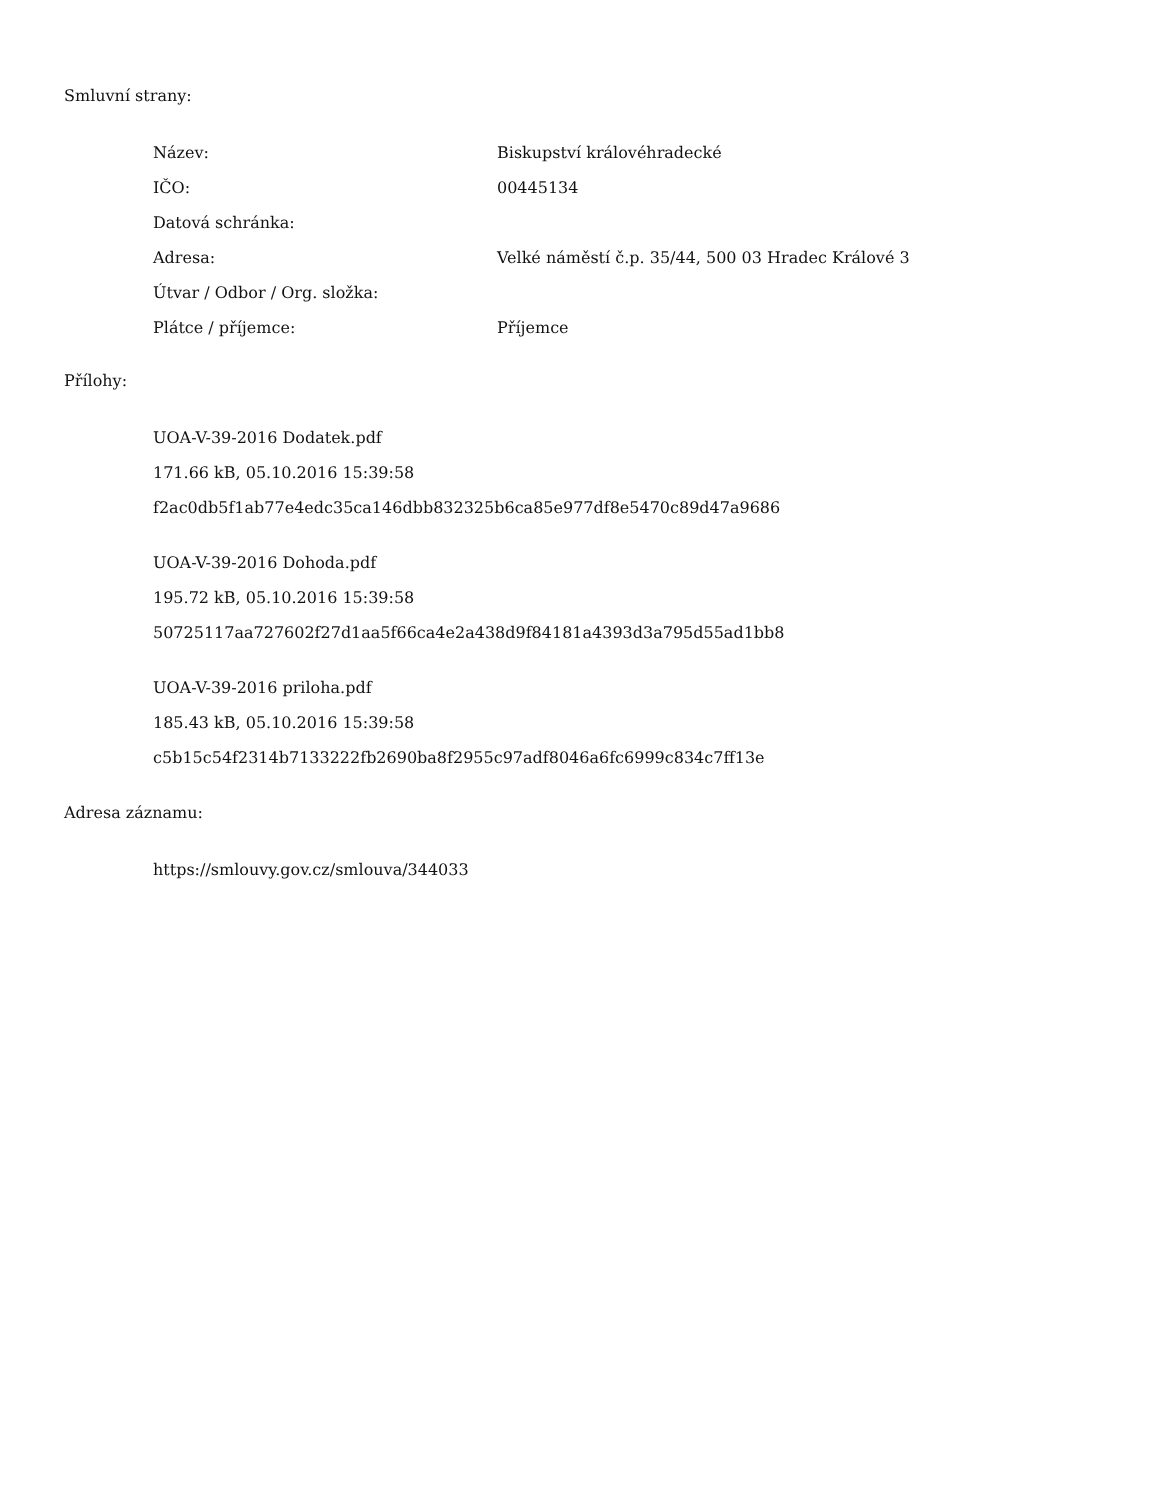Smluvní strany:
Název: Biskupství královéhradecké
IČO: 00445134
Datová schránka:
Adresa: Velké náměstí č.p. 35/44, 500 03 Hradec Králové 3
Útvar / Odbor / Org. složka:
Plátce / příjemce: Příjemce
Přílohy:
UOA-V-39-2016 Dodatek.pdf
171.66 kB, 05.10.2016 15:39:58
f2ac0db5f1ab77e4edc35ca146dbb832325b6ca85e977df8e5470c89d47a9686
UOA-V-39-2016 Dohoda.pdf
195.72 kB, 05.10.2016 15:39:58
50725117aa727602f27d1aa5f66ca4e2a438d9f84181a4393d3a795d55ad1bb8
UOA-V-39-2016 priloha.pdf
185.43 kB, 05.10.2016 15:39:58
c5b15c54f2314b7133222fb2690ba8f2955c97adf8046a6fc6999c834c7ff13e
Adresa záznamu:
https://smlouvy.gov.cz/smlouva/344033